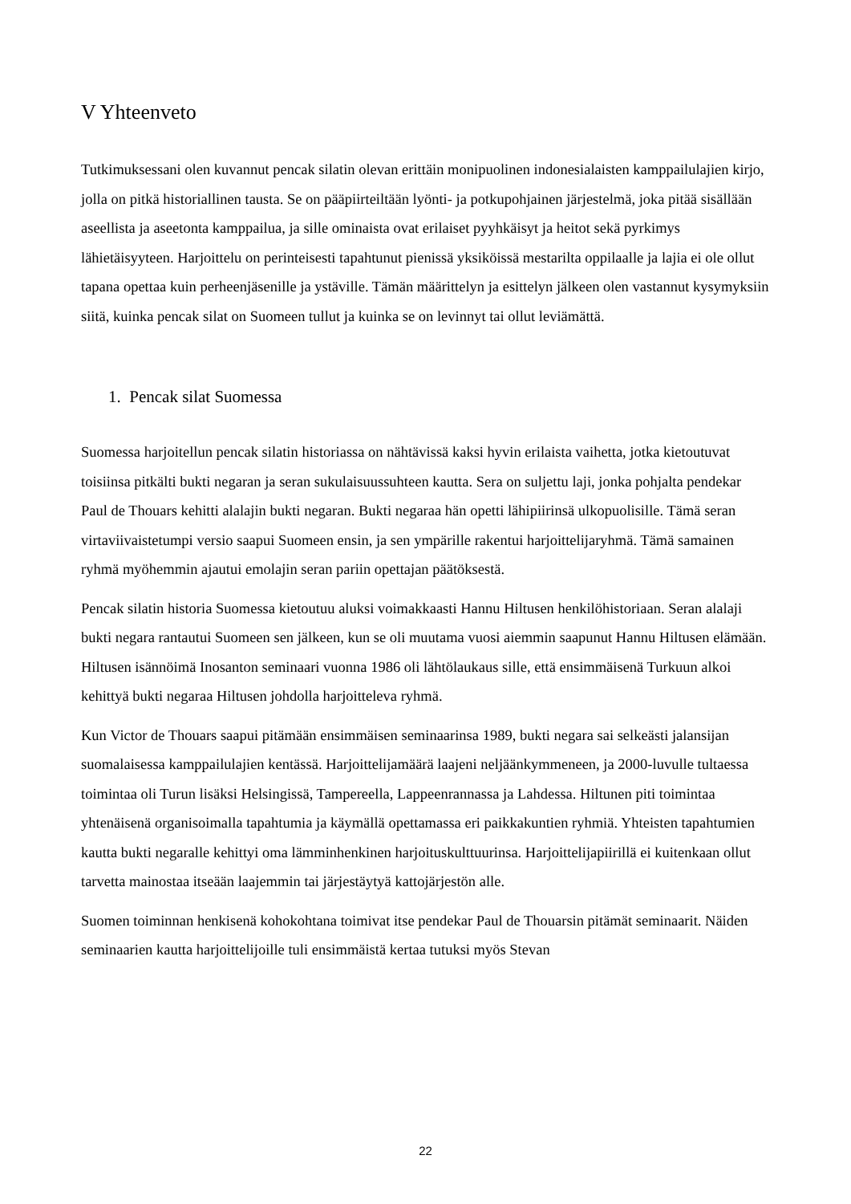V Yhteenveto
Tutkimuksessani olen kuvannut pencak silatin olevan erittäin monipuolinen indonesialaisten kamppailulajien kirjo, jolla on pitkä historiallinen tausta. Se on pääpiirteiltään lyönti- ja potkupohjainen järjestelmä, joka pitää sisällään aseellista ja aseetonta kamppailua, ja sille ominaista ovat erilaiset pyyhkäisyt ja heitot sekä pyrkimys lähietäisyyteen. Harjoittelu on perinteisesti tapahtunut pienissä yksiköissä mestarilta oppilaalle ja lajia ei ole ollut tapana opettaa kuin perheenjäsenille ja ystäville. Tämän määrittelyn ja esittelyn jälkeen olen vastannut kysymyksiin siitä, kuinka pencak silat on Suomeen tullut ja kuinka se on levinnyt tai ollut leviämättä.
1. Pencak silat Suomessa
Suomessa harjoitellun pencak silatin historiassa on nähtävissä kaksi hyvin erilaista vaihetta, jotka kietoutuvat toisiinsa pitkälti bukti negaran ja seran sukulaisuussuhteen kautta. Sera on suljettu laji, jonka pohjalta pendekar Paul de Thouars kehitti alalajin bukti negaran. Bukti negaraa hän opetti lähipiirinsä ulkopuolisille. Tämä seran virtaviivaistetumpi versio saapui Suomeen ensin, ja sen ympärille rakentui harjoittelijaryhmä. Tämä samainen ryhmä myöhemmin ajautui emolajin seran pariin opettajan päätöksestä.
Pencak silatin historia Suomessa kietoutuu aluksi voimakkaasti Hannu Hiltusen henkilöhistoriaan. Seran alalaji bukti negara rantautui Suomeen sen jälkeen, kun se oli muutama vuosi aiemmin saapunut Hannu Hiltusen elämään. Hiltusen isännöimä Inosanton seminaari vuonna 1986 oli lähtölaukaus sille, että ensimmäisenä Turkuun alkoi kehittyä bukti negaraa Hiltusen johdolla harjoitteleva ryhmä.
Kun Victor de Thouars saapui pitämään ensimmäisen seminaarinsa 1989, bukti negara sai selkeästi jalansijan suomalaisessa kamppailulajien kentässä. Harjoittelijamäärä laajeni neljäänkymmeneen, ja 2000-luvulle tultaessa toimintaa oli Turun lisäksi Helsingissä, Tampereella, Lappeenrannassa ja Lahdessa. Hiltunen piti toimintaa yhtenäisenä organisoimalla tapahtumia ja käymällä opettamassa eri paikkakuntien ryhmiä. Yhteisten tapahtumien kautta bukti negaralle kehittyi oma lämminhenkinen harjoituskulttuurinsa. Harjoittelijapiirillä ei kuitenkaan ollut tarvetta mainostaa itseään laajemmin tai järjestäytyä kattojärjestön alle.
Suomen toiminnan henkisenä kohokohtana toimivat itse pendekar Paul de Thouarsin pitämät seminaarit. Näiden seminaarien kautta harjoittelijoille tuli ensimmäistä kertaa tutuksi myös Stevan
22